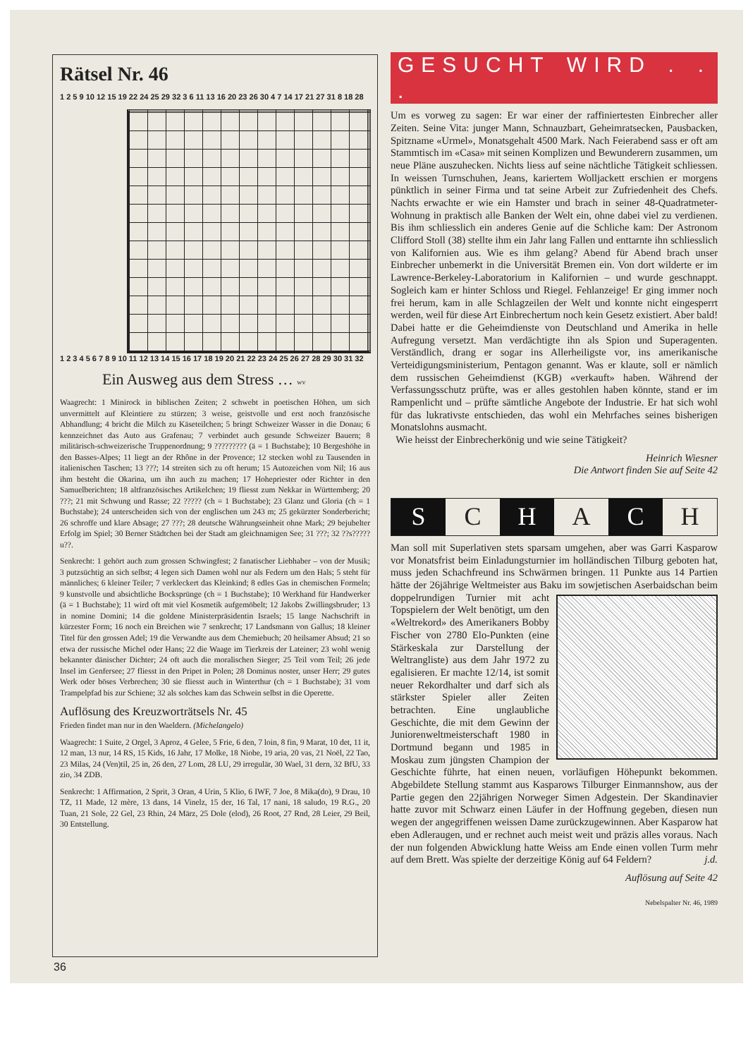Rätsel Nr. 46
1 2 5 9 10 12 15 19 22 24 25 29 32 3 6 11 13 16 20 23 26 30 4 7 14 17 21 27 31 8 18 28
1 2 3 4 5 6 7 8 9 10 11 12 13 14 15 16 17 18 19 20 21 22 23 24 25 26 27 28 29 30 31 32
Ein Ausweg aus dem Stress … wv
Waagrecht: 1 Minirock in biblischen Zeiten; 2 schwebt in poetischen Höhen, um sich unvermittelt auf Kleintiere zu stürzen; 3 weise, geistvolle und erst noch französische Abhandlung; 4 bricht die Milch zu Käseteilchen; 5 bringt Schweizer Wasser in die Donau; 6 kennzeichnet das Auto aus Grafenau; 7 verbindet auch gesunde Schweizer Bauern; 8 militärisch-schweizerische Truppenordnung; 9 ????????? (ä = 1 Buchstabe); 10 Bergeshöhe in den Basses-Alpes; 11 liegt an der Rhône in der Provence; 12 stecken wohl zu Tausenden in italienischen Taschen; 13 ???; 14 streiten sich zu oft herum; 15 Autozeichen vom Nil; 16 aus ihm besteht die Okarina, um ihn auch zu machen; 17 Hohepriester oder Richter in den Samuelberichten; 18 altfranzösisches Artikelchen; 19 fliesst zum Nekkar in Württemberg; 20 ???; 21 mit Schwung und Rasse; 22 ????? (ch = 1 Buchstabe); 23 Glanz und Gloria (ch = 1 Buchstabe); 24 unterscheiden sich von der englischen um 243 m; 25 gekürzter Sonderbericht; 26 schroffe und klare Absage; 27 ???; 28 deutsche Währungseinheit ohne Mark; 29 bejubelter Erfolg im Spiel; 30 Berner Städtchen bei der Stadt am gleichnamigen See; 31 ???; 32 ??s?????u??.
Senkrecht: 1 gehört auch zum grossen Schwingfest; 2 fanatischer Liebhaber – von der Musik; 3 putzsüchtig an sich selbst; 4 legen sich Damen wohl nur als Federn um den Hals; 5 steht für männliches; 6 kleiner Teiler; 7 verkleckert das Kleinkind; 8 edles Gas in chemischen Formeln; 9 kunstvolle und absichtliche Bocksprünge (ch = 1 Buchstabe); 10 Werkhand für Handwerker (ä = 1 Buchstabe); 11 wird oft mit viel Kosmetik aufgemöbelt; 12 Jakobs Zwillingsbruder; 13 in nomine Domini; 14 die goldene Ministerpräsidentin Israels; 15 lange Nachschrift in kürzester Form; 16 noch ein Breichen wie 7 senkrecht; 17 Landsmann von Gallus; 18 kleiner Titel für den grossen Adel; 19 die Verwandte aus dem Chemiebuch; 20 heilsamer Absud; 21 so etwa der russische Michel oder Hans; 22 die Waage im Tierkreis der Lateiner; 23 wohl wenig bekannter dänischer Dichter; 24 oft auch die moralischen Sieger; 25 Teil vom Teil; 26 jede Insel im Genfersee; 27 fliesst in den Pripet in Polen; 28 Dominus noster, unser Herr; 29 gutes Werk oder böses Verbrechen; 30 sie fliesst auch in Winterthur (ch = 1 Buchstabe); 31 vom Trampelpfad bis zur Schiene; 32 als solches kam das Schwein selbst in die Operette.
Auflösung des Kreuzworträtsels Nr. 45
Frieden findet man nur in den Waeldern. (Michelangelo)
Waagrecht: 1 Suite, 2 Orgel, 3 Aproz, 4 Gelee, 5 Frie, 6 den, 7 loin, 8 fin, 9 Marat, 10 det, 11 it, 12 man, 13 nur, 14 RS, 15 Kids, 16 Jahr, 17 Molke, 18 Niobe, 19 aria, 20 vas, 21 Noël, 22 Tao, 23 Milas, 24 (Ven)til, 25 in, 26 den, 27 Lom, 28 LU, 29 irregulär, 30 Wael, 31 dern, 32 BfU, 33 zio, 34 ZDB.
Senkrecht: 1 Affirmation, 2 Sprit, 3 Oran, 4 Urin, 5 Klio, 6 IWF, 7 Joe, 8 Mika(do), 9 Drau, 10 TZ, 11 Made, 12 mère, 13 dans, 14 Vinelz, 15 der, 16 Tal, 17 nani, 18 saludo, 19 R.G., 20 Tuan, 21 Sole, 22 Gel, 23 Rhin, 24 März, 25 Dole (elod), 26 Root, 27 Rnd, 28 Leier, 29 Beil, 30 Entstellung.
36
GESUCHT WIRD . . .
Um es vorweg zu sagen: Er war einer der raffiniertesten Einbrecher aller Zeiten. Seine Vita: junger Mann, Schnauzbart, Geheimratsecken, Pausbacken, Spitzname «Urmel», Monatsgehalt 4500 Mark. Nach Feierabend sass er oft am Stammtisch im «Casa» mit seinen Komplizen und Bewunderern zusammen, um neue Pläne auszuhecken. Nichts liess auf seine nächtliche Tätigkeit schliessen. In weissen Turnschuhen, Jeans, kariertem Wolljackett erschien er morgens pünktlich in seiner Firma und tat seine Arbeit zur Zufriedenheit des Chefs. Nachts erwachte er wie ein Hamster und brach in seiner 48-Quadratmeter-Wohnung in praktisch alle Banken der Welt ein, ohne dabei viel zu verdienen. Bis ihm schliesslich ein anderes Genie auf die Schliche kam: Der Astronom Clifford Stoll (38) stellte ihm ein Jahr lang Fallen und enttarnte ihn schliesslich von Kalifornien aus. Wie es ihm gelang? Abend für Abend brach unser Einbrecher unbemerkt in die Universität Bremen ein. Von dort wilderte er im Lawrence-Berkeley-Laboratorium in Kalifornien – und wurde geschnappt. Sogleich kam er hinter Schloss und Riegel. Fehlanzeige! Er ging immer noch frei herum, kam in alle Schlagzeilen der Welt und konnte nicht eingesperrt werden, weil für diese Art Einbrechertum noch kein Gesetz existiert. Aber bald! Dabei hatte er die Geheimdienste von Deutschland und Amerika in helle Aufregung versetzt. Man verdächtigte ihn als Spion und Superagenten. Verständlich, drang er sogar ins Allerheiligste vor, ins amerikanische Verteidigungsministerium, Pentagon genannt. Was er klaute, soll er nämlich dem russischen Geheimdienst (KGB) «verkauft» haben. Während der Verfassungsschutz prüfte, was er alles gestohlen haben könnte, stand er im Rampenlicht und – prüfte sämtliche Angebote der Industrie. Er hat sich wohl für das lukrativste entschieden, das wohl ein Mehrfaches seines bisherigen Monatslohns ausmacht.
Wie heisst der Einbrecherkönig und wie seine Tätigkeit?
Heinrich Wiesner
Die Antwort finden Sie auf Seite 42
S C H A C H
Man soll mit Superlativen stets sparsam umgehen, aber was Garri Kasparow vor Monatsfrist beim Einladungsturnier im holländischen Tilburg geboten hat, muss jeden Schachfreund ins Schwärmen bringen. 11 Punkte aus 14 Partien hätte der 26jährige Weltmeister aus Baku im sowjetischen Aserbaidschan beim doppelrundigen Turnier mit acht Topspielern der Welt benötigt, um den «Weltrekord» des Amerikaners Bobby Fischer von 2780 Elo-Punkten (eine Stärkeskala zur Darstellung der Weltrangliste) aus dem Jahr 1972 zu egalisieren. Er machte 12/14, ist somit neuer Rekordhalter und darf sich als stärkster Spieler aller Zeiten betrachten. Eine unglaubliche Geschichte, die mit dem Gewinn der Juniorenweltmeisterschaft 1980 in Dortmund begann und 1985 in Moskau zum jüngsten Champion der Geschichte führte, hat einen neuen, vorläufigen Höhepunkt bekommen. Abgebildete Stellung stammt aus Kasparows Tilburger Einmannshow, aus der Partie gegen den 22jährigen Norweger Simen Adgestein. Der Skandinavier hatte zuvor mit Schwarz einen Läufer in der Hoffnung gegeben, diesen nun wegen der angegriffenen weissen Dame zurückzugewinnen. Aber Kasparow hat eben Adleraugen, und er rechnet auch meist weit und präzis alles voraus. Nach der nun folgenden Abwicklung hatte Weiss am Ende einen vollen Turm mehr auf dem Brett. Was spielte der derzeitige König auf 64 Feldern? j.d.
Auflösung auf Seite 42
Nebelspalter Nr. 46, 1989